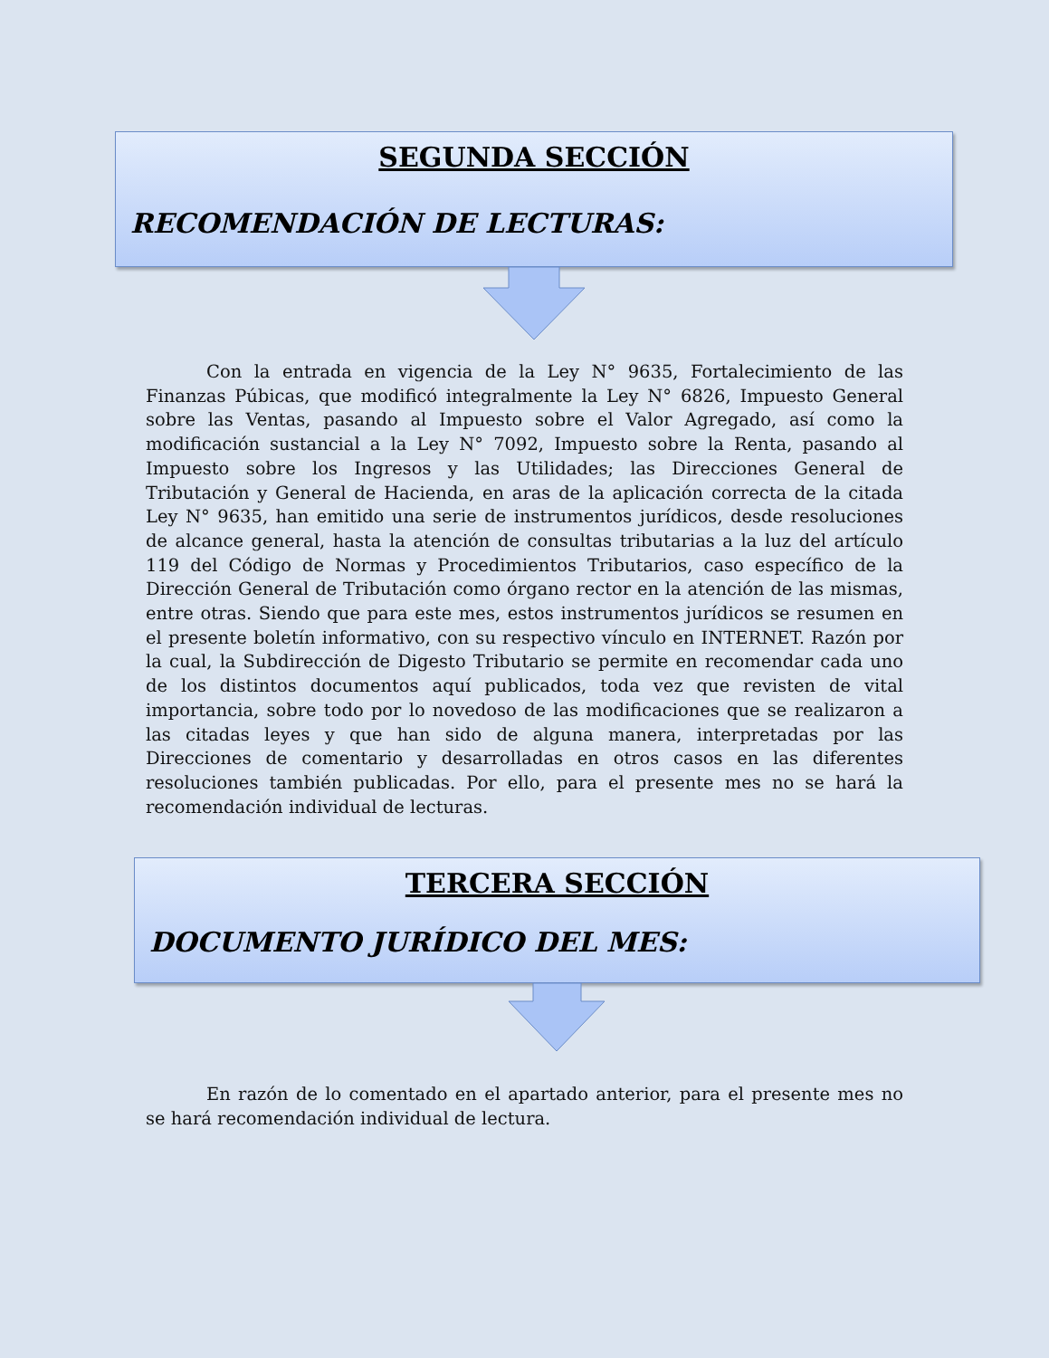SEGUNDA SECCIÓN
RECOMENDACIÓN DE LECTURAS:
Con la entrada en vigencia de la Ley N° 9635, Fortalecimiento de las Finanzas Púbicas, que modificó integralmente la Ley N° 6826, Impuesto General sobre las Ventas, pasando al Impuesto sobre el Valor Agregado, así como la modificación sustancial a la Ley N° 7092, Impuesto sobre la Renta, pasando al Impuesto sobre los Ingresos y las Utilidades; las Direcciones General de Tributación y General de Hacienda, en aras de la aplicación correcta de la citada Ley N° 9635, han emitido una serie de instrumentos jurídicos, desde resoluciones de alcance general, hasta la atención de consultas tributarias a la luz del artículo 119 del Código de Normas y Procedimientos Tributarios, caso específico de la Dirección General de Tributación como órgano rector en la atención de las mismas, entre otras. Siendo que para este mes, estos instrumentos jurídicos se resumen en el presente boletín informativo, con su respectivo vínculo en INTERNET. Razón por la cual, la Subdirección de Digesto Tributario se permite en recomendar cada uno de los distintos documentos aquí publicados, toda vez que revisten de vital importancia, sobre todo por lo novedoso de las modificaciones que se realizaron a las citadas leyes y que han sido de alguna manera, interpretadas por las Direcciones de comentario y desarrolladas en otros casos en las diferentes resoluciones también publicadas. Por ello, para el presente mes no se hará la recomendación individual de lecturas.
TERCERA SECCIÓN
DOCUMENTO JURÍDICO DEL MES:
En razón de lo comentado en el apartado anterior, para el presente mes no se hará recomendación individual de lectura.